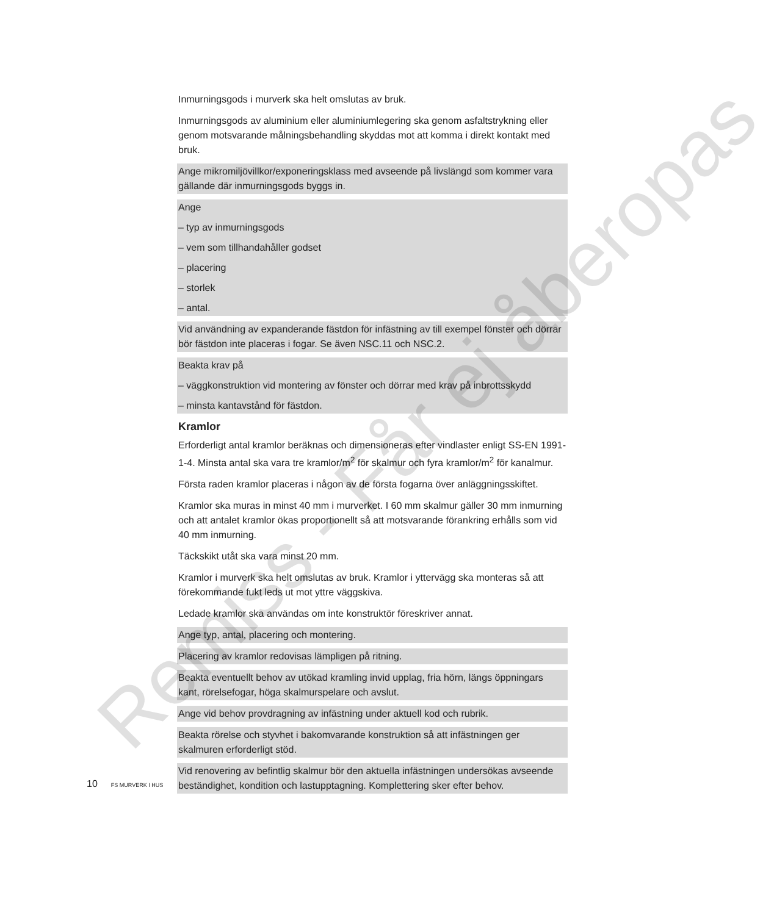Inmurningsgods i murverk ska helt omslutas av bruk.
Inmurningsgods av aluminium eller aluminiumlegering ska genom asfaltstrykning eller genom motsvarande målningsbehandling skyddas mot att komma i direkt kontakt med bruk.
Ange mikromiljövillkor/exponeringsklass med avseende på livslängd som kommer vara gällande där inmurningsgods byggs in.
Ange
– typ av inmurningsgods
– vem som tillhandahåller godset
– placering
– storlek
– antal.
Vid användning av expanderande fästdon för infästning av till exempel fönster och dörrar bör fästdon inte placeras i fogar. Se även NSC.11 och NSC.2.
Beakta krav på
– väggkonstruktion vid montering av fönster och dörrar med krav på inbrottsskydd
– minsta kantavstånd för fästdon.
Kramlor
Erforderligt antal kramlor beräknas och dimensioneras efter vindlaster enligt SS-EN 1991-1-4. Minsta antal ska vara tre kramlor/m<sup>2</sup> för skalmur och fyra kramlor/m<sup>2</sup> för kanalmur.
Första raden kramlor placeras i någon av de första fogarna över anläggningsskiftet.
Kramlor ska muras in minst 40 mm i murverket. I 60 mm skalmur gäller 30 mm inmurning och att antalet kramlor ökas proportionellt så att motsvarande förankring erhålls som vid 40 mm inmurning.
Täckskikt utåt ska vara minst 20 mm.
Kramlor i murverk ska helt omslutas av bruk. Kramlor i yttervägg ska monteras så att förekommande fukt leds ut mot yttre väggskiva.
Ledade kramlor ska användas om inte konstruktör föreskriver annat.
Ange typ, antal, placering och montering.
Placering av kramlor redovisas lämpligen på ritning.
Beakta eventuellt behov av utökad kramling invid upplag, fria hörn, längs öppningars kant, rörelsefogar, höga skalmurspelare och avslut.
Ange vid behov provdragning av infästning under aktuell kod och rubrik.
Beakta rörelse och styvhet i bakomvarande konstruktion så att infästningen ger skalmuren erforderligt stöd.
Vid renovering av befintlig skalmur bör den aktuella infästningen undersökas avseende beständighet, kondition och lastupptagning. Komplettering sker efter behov.
10 FS MURVERK I HUS
Remiss - Får ej åberopas